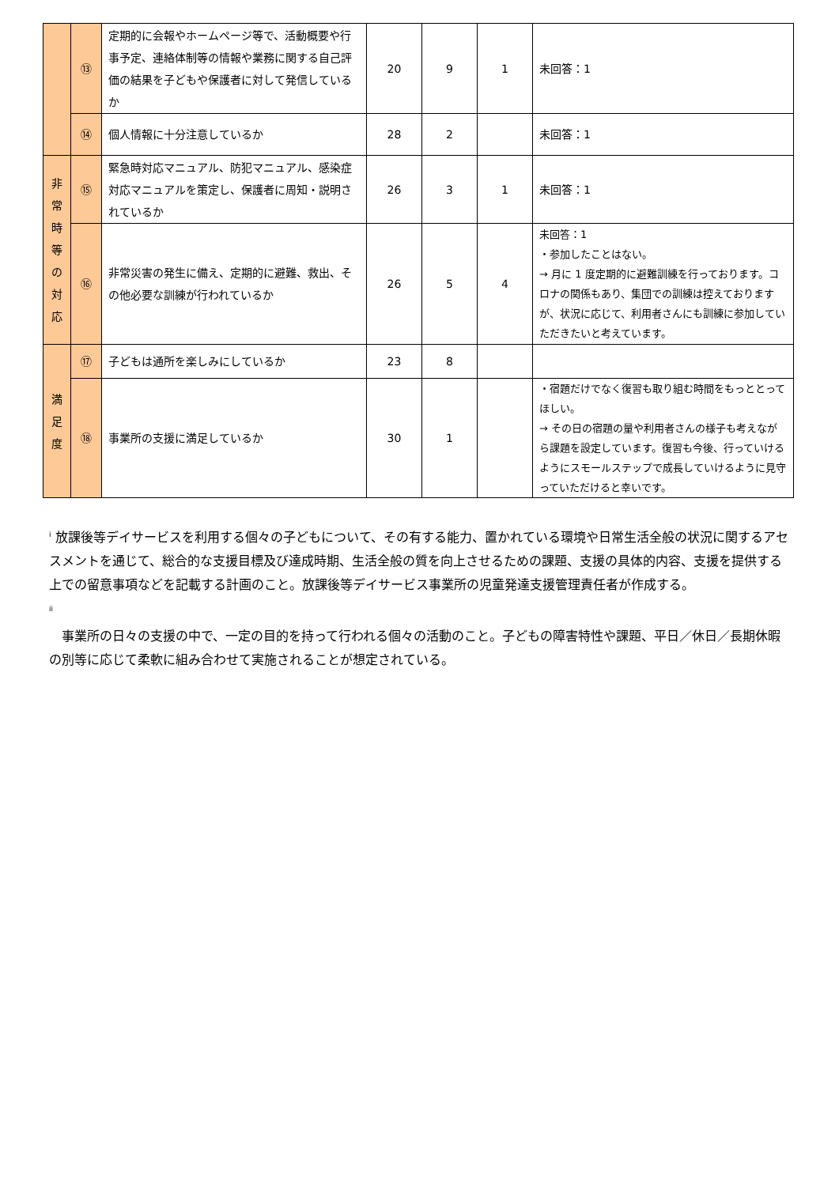| | ⑬ | 定期的に会報やホームページ等で、活動概要や行事予定、連絡体制等の情報や業務に関する自己評価の結果を子どもや保護者に対して発信しているか | 20 | 9 | 1 | 未回答：1 |
| | ⑭ | 個人情報に十分注意しているか | 28 | 2 | | 未回答：1 |
| 非 常 時 等 の 対 応 | ⑮ | 緊急時対応マニュアル、防犯マニュアル、感染症対応マニュアルを策定し、保護者に周知・説明されているか | 26 | 3 | 1 | 未回答：1 |
| | ⑯ | 非常災害の発生に備え、定期的に避難、救出、その他必要な訓練が行われているか | 26 | 5 | 4 | 未回答：1 ・参加したことはない。 → 月に 1 度定期的に避難訓練を行っております。コロナの関係もあり、集団での訓練は控えておりますが、状況に応じて、利用者さんにも訓練に参加していただきたいと考えています。 |
| 満 足 度 | ⑰ | 子どもは通所を楽しみにしているか | 23 | 8 | | |
| | ⑱ | 事業所の支援に満足しているか | 30 | 1 | | ・宿題だけでなく復習も取り組む時間をもっととってほしい。 → その日の宿題の量や利用者さんの様子も考えながら課題を設定しています。復習も今後、行っていけるようにスモールステップで成長していけるように見守っていただけると幸いです。 |
<sup>i</sup> 放課後等デイサービスを利用する個々の子どもについて、その有する能力、置かれている環境や日常生活全般の状況に関するアセスメントを通じて、総合的な支援目標及び達成時期、生活全般の質を向上させるための課題、支援の具体的内容、支援を提供する上での留意事項などを記載する計画のこと。放課後等デイサービス事業所の児童発達支援管理責任者が作成する。
<sup>ii</sup>
　事業所の日々の支援の中で、一定の目的を持って行われる個々の活動のこと。子どもの障害特性や課題、平日／休日／長期休暇の別等に応じて柔軟に組み合わせて実施されることが想定されている。